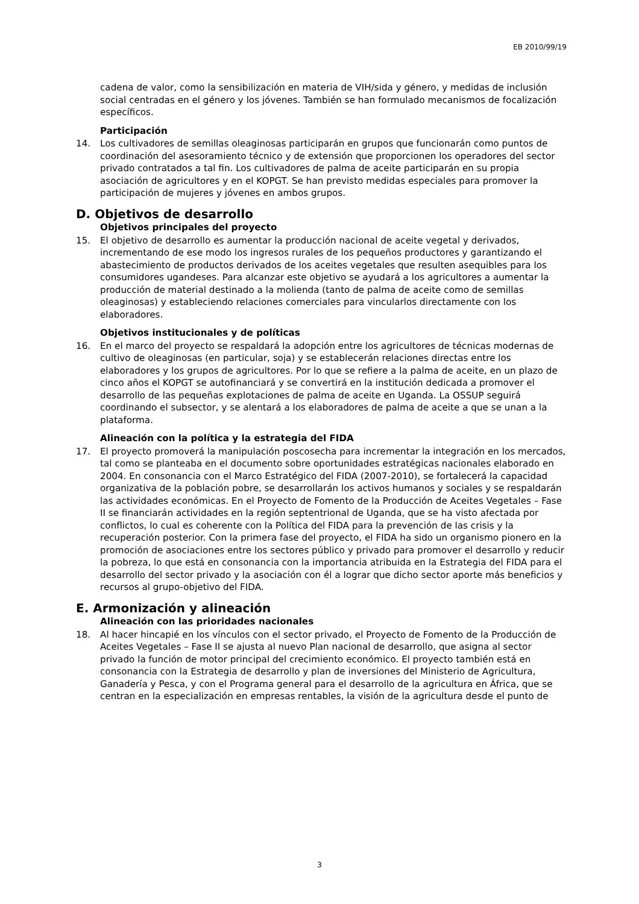EB 2010/99/19
cadena de valor, como la sensibilización en materia de VIH/sida y género, y medidas de inclusión social centradas en el género y los jóvenes. También se han formulado mecanismos de focalización específicos.
Participación
14. Los cultivadores de semillas oleaginosas participarán en grupos que funcionarán como puntos de coordinación del asesoramiento técnico y de extensión que proporcionen los operadores del sector privado contratados a tal fin. Los cultivadores de palma de aceite participarán en su propia asociación de agricultores y en el KOPGT. Se han previsto medidas especiales para promover la participación de mujeres y jóvenes en ambos grupos.
D. Objetivos de desarrollo
Objetivos principales del proyecto
15. El objetivo de desarrollo es aumentar la producción nacional de aceite vegetal y derivados, incrementando de ese modo los ingresos rurales de los pequeños productores y garantizando el abastecimiento de productos derivados de los aceites vegetales que resulten asequibles para los consumidores ugandeses. Para alcanzar este objetivo se ayudará a los agricultores a aumentar la producción de material destinado a la molienda (tanto de palma de aceite como de semillas oleaginosas) y estableciendo relaciones comerciales para vincularlos directamente con los elaboradores.
Objetivos institucionales y de políticas
16. En el marco del proyecto se respaldará la adopción entre los agricultores de técnicas modernas de cultivo de oleaginosas (en particular, soja) y se establecerán relaciones directas entre los elaboradores y los grupos de agricultores. Por lo que se refiere a la palma de aceite, en un plazo de cinco años el KOPGT se autofinanciará y se convertirá en la institución dedicada a promover el desarrollo de las pequeñas explotaciones de palma de aceite en Uganda. La OSSUP seguirá coordinando el subsector, y se alentará a los elaboradores de palma de aceite a que se unan a la plataforma.
Alineación con la política y la estrategia del FIDA
17. El proyecto promoverá la manipulación poscosecha para incrementar la integración en los mercados, tal como se planteaba en el documento sobre oportunidades estratégicas nacionales elaborado en 2004. En consonancia con el Marco Estratégico del FIDA (2007-2010), se fortalecerá la capacidad organizativa de la población pobre, se desarrollarán los activos humanos y sociales y se respaldarán las actividades económicas. En el Proyecto de Fomento de la Producción de Aceites Vegetales – Fase II se financiarán actividades en la región septentrional de Uganda, que se ha visto afectada por conflictos, lo cual es coherente con la Política del FIDA para la prevención de las crisis y la recuperación posterior. Con la primera fase del proyecto, el FIDA ha sido un organismo pionero en la promoción de asociaciones entre los sectores público y privado para promover el desarrollo y reducir la pobreza, lo que está en consonancia con la importancia atribuida en la Estrategia del FIDA para el desarrollo del sector privado y la asociación con él a lograr que dicho sector aporte más beneficios y recursos al grupo-objetivo del FIDA.
E. Armonización y alineación
Alineación con las prioridades nacionales
18. Al hacer hincapié en los vínculos con el sector privado, el Proyecto de Fomento de la Producción de Aceites Vegetales – Fase II se ajusta al nuevo Plan nacional de desarrollo, que asigna al sector privado la función de motor principal del crecimiento económico. El proyecto también está en consonancia con la Estrategia de desarrollo y plan de inversiones del Ministerio de Agricultura, Ganadería y Pesca, y con el Programa general para el desarrollo de la agricultura en África, que se centran en la especialización en empresas rentables, la visión de la agricultura desde el punto de
3